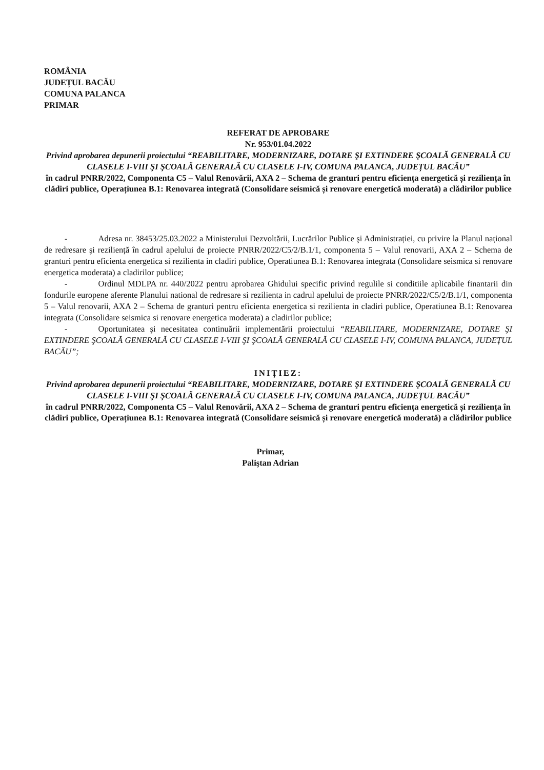ROMÂNIA
JUDEȚUL BACĂU
COMUNA PALANCA
PRIMAR
REFERAT DE APROBARE
Nr. 953/01.04.2022
Privind aprobarea depunerii proiectului “REABILITARE, MODERNIZARE, DOTARE ŞI EXTINDERE ŞCOALĂ GENERALĂ CU CLASELE I-VIII ŞI ŞCOALĂ GENERALĂ CU CLASELE I-IV, COMUNA PALANCA, JUDEȚUL BACĂU”
în cadrul PNRR/2022, Componenta C5 – Valul Renovării, AXA 2 – Schema de granturi pentru eficiența energetică și reziliența în clădiri publice, Operațiunea B.1: Renovarea integrată (Consolidare seismică și renovare energetică moderată) a clădirilor publice
- Adresa nr. 38453/25.03.2022 a Ministerului Dezvoltării, Lucrărilor Publice şi Administrației, cu privire la Planul național de redresare şi reziliență în cadrul apelului de proiecte PNRR/2022/C5/2/B.1/1, componenta 5 – Valul renovarii, AXA 2 – Schema de granturi pentru eficienta energetica si rezilienta in cladiri publice, Operatiunea B.1: Renovarea integrata (Consolidare seismica si renovare energetica moderata) a cladirilor publice;
- Ordinul MDLPA nr. 440/2022 pentru aprobarea Ghidului specific privind regulile si conditiile aplicabile finantarii din fondurile europene aferente Planului national de redresare si rezilienta in cadrul apelului de proiecte PNRR/2022/C5/2/B.1/1, componenta 5 – Valul renovarii, AXA 2 – Schema de granturi pentru eficienta energetica si rezilienta in cladiri publice, Operatiunea B.1: Renovarea integrata (Consolidare seismica si renovare energetica moderata) a cladirilor publice;
- Oportunitatea şi necesitatea continuării implementării proiectului “REABILITARE, MODERNIZARE, DOTARE ŞI EXTINDERE ŞCOALĂ GENERALĂ CU CLASELE I-VIII ŞI ŞCOALĂ GENERALĂ CU CLASELE I-IV, COMUNA PALANCA, JUDEȚUL BACĂU”;
INIȚIEZ:
Privind aprobarea depunerii proiectului “REABILITARE, MODERNIZARE, DOTARE ŞI EXTINDERE ŞCOALĂ GENERALĂ CU CLASELE I-VIII ŞI ŞCOALĂ GENERALĂ CU CLASELE I-IV, COMUNA PALANCA, JUDEȚUL BACĂU”
în cadrul PNRR/2022, Componenta C5 – Valul Renovării, AXA 2 – Schema de granturi pentru eficiența energetică și reziliența în clădiri publice, Operațiunea B.1: Renovarea integrată (Consolidare seismică și renovare energetică moderată) a clădirilor publice
Primar,
Paliştan Adrian